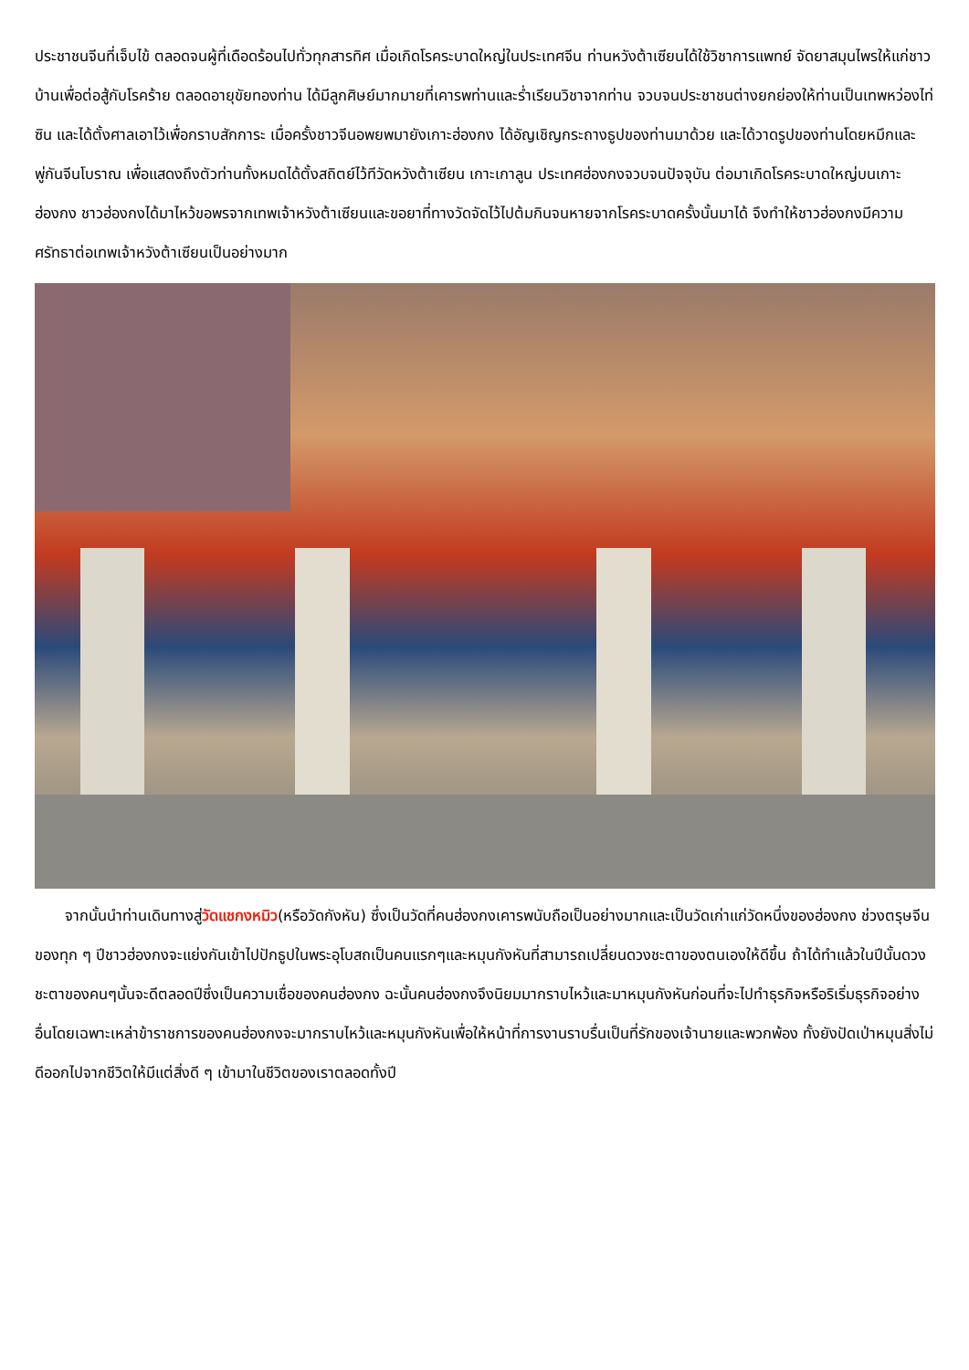ประชาชนจีนที่เจ็บไข้ ตลอดจนผู้ที่เดือดร้อนไปทั่วทุกสารทิศ เมื่อเกิดโรคระบาดใหญ่ในประเทศจีน ท่านหวังต้าเซียนได้ใช้วิชาการแพทย์ จัดยาสมุนไพรให้แก่ชาวบ้านเพื่อต่อสู้กับโรคร้าย ตลอดอายุขัยทองท่าน ได้มีลูกศิษย์มากมายที่เคารพท่านและร่ำเรียนวิชาจากท่าน จวบจนประชาชนต่างยกย่องให้ท่านเป็นเทพหว่องไท่ซิน และได้ตั้งศาลเอาไว้เพื่อกราบสักการะ เมื่อครั้งชาวจีนอพยพมายังเกาะฮ่องกง ได้อัญเชิญกระถางธูปของท่านมาด้วย และได้วาดรูปของท่านโดยหมึกและพู่กันจีนโบราณ เพื่อแสดงถึงตัวท่านทั้งหมดได้ตั้งสถิตย์ไว้ทีวัดหวังต้าเซียน เกาะเกาลูน ประเทศฮ่องกงจวบจนปัจจุบัน ต่อมาเกิดโรคระบาดใหญ่บนเกาะฮ่องกง ชาวฮ่องกงได้มาไหว้ขอพรจากเทพเจ้าหวังต้าเซียนและขอยาที่ทางวัดจัดไว้ไปต้มกินจนหายจากโรคระบาดครั้งนั้นมาได้ จึงทำให้ชาวฮ่องกงมีความศรัทธาต่อเทพเจ้าหวังต้าเซียนเป็นอย่างมาก
  จากนั้นนำท่านเดินทางสู่วัดแชกงหมิว(หรือวัดกังหัน) ซึ่งเป็นวัดที่คนฮ่องกงเคารพนับถือเป็นอย่างมากและเป็นวัดเก่าแก่วัดหนึ่งของฮ่องกง ช่วงตรุษจีนของทุก ๆ ปีชาวฮ่องกงจะแย่งกันเข้าไปปักธูปในพระอุโบสถเป็นคนแรกๆและหมุนกังหันที่สามารถเปลี่ยนดวงชะตาของตนเองให้ดีขึ้น ถ้าได้ทำแล้วในปีนั้นดวงชะตาของคนๆนั้นจะดีตลอดปีซึ่งเป็นความเชื่อของคนฮ่องกง ฉะนั้นคนฮ่องกงจึงนิยมมากราบไหว้และมาหมุนกังหันก่อนที่จะไปทำธุรกิจหรือริเริ่มธุรกิจอย่างอื่นโดยเฉพาะเหล่าข้าราชการของคนฮ่องกงจะมากราบไหว้และหมุนกังหันเพื่อให้หน้าที่การงานราบรื่นเป็นที่รักของเจ้านายและพวกพ้อง ทั้งยังปัดเป่าหมุนสิ่งไม่ดีออกไปจากชีวิตให้มีแต่สิ่งดี ๆ เข้ามาในชีวิตของเราตลอดทั้งปี